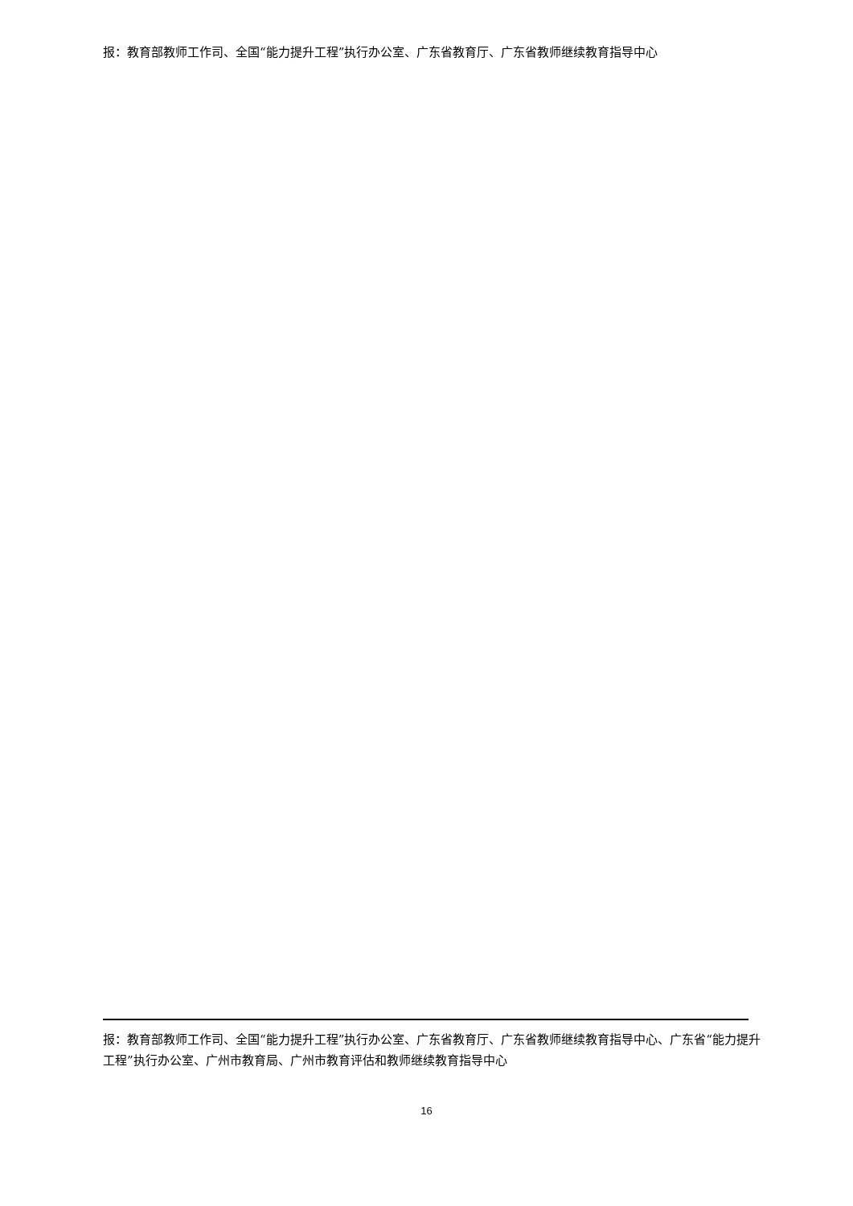报：教育部教师工作司、全国“能力提升工程”执行办公室、广东省教育厅、广东省教师继续教育指导中心
报：教育部教师工作司、全国“能力提升工程”执行办公室、广东省教育厅、广东省教师继续教育指导中心、广东省“能力提升工程”执行办公室、广州市教育局、广州市教育评估和教师继续教育指导中心
16